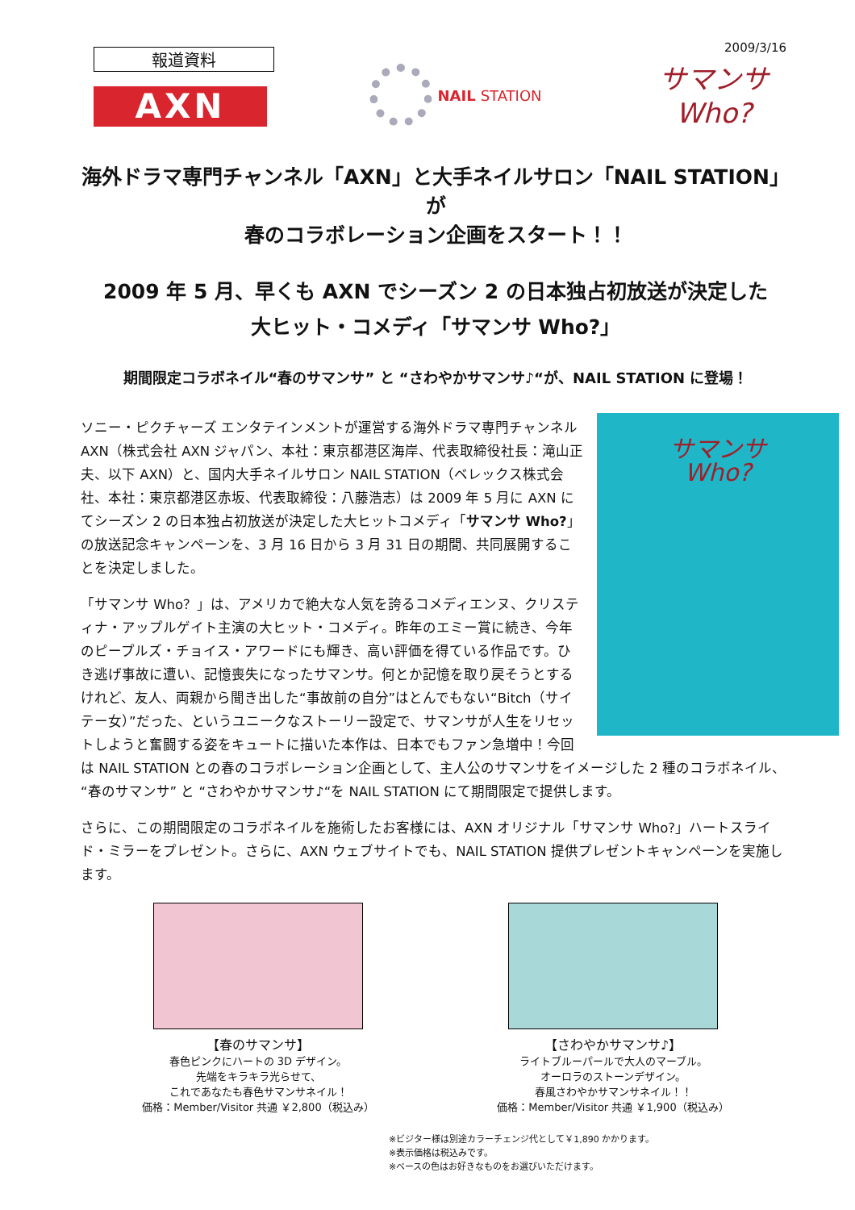2009/3/16
報道資料
AXN
NAIL STATION
サマンサ
Who?
海外ドラマ専門チャンネル「AXN」と大手ネイルサロン「NAIL STATION」が
春のコラボレーション企画をスタート！！
2009 年 5 月、早くも AXN でシーズン 2 の日本独占初放送が決定した
大ヒット・コメディ「サマンサ Who?」
期間限定コラボネイル“春のサマンサ” と “さわやかサマンサ♪“が、NAIL STATION に登場！
サマンサ
Who?
ソニー・ピクチャーズ エンタテインメントが運営する海外ドラマ専門チャンネル AXN（株式会社 AXN ジャパン、本社：東京都港区海岸、代表取締役社長：滝山正夫、以下 AXN）と、国内大手ネイルサロン NAIL STATION（ベレックス株式会社、本社：東京都港区赤坂、代表取締役：八藤浩志）は 2009 年 5 月に AXN にてシーズン 2 の日本独占初放送が決定した大ヒットコメディ「サマンサ Who?」の放送記念キャンペーンを、3 月 16 日から 3 月 31 日の期間、共同展開することを決定しました。
「サマンサ Who？」は、アメリカで絶大な人気を誇るコメディエンヌ、クリスティナ・アップルゲイト主演の大ヒット・コメディ。昨年のエミー賞に続き、今年のピープルズ・チョイス・アワードにも輝き、高い評価を得ている作品です。ひき逃げ事故に遭い、記憶喪失になったサマンサ。何とか記憶を取り戻そうとするけれど、友人、両親から聞き出した“事故前の自分”はとんでもない“Bitch（サイテー女）”だった、というユニークなストーリー設定で、サマンサが人生をリセットしようと奮闘する姿をキュートに描いた本作は、日本でもファン急増中！今回は NAIL STATION との春のコラボレーション企画として、主人公のサマンサをイメージした 2 種のコラボネイル、“春のサマンサ” と “さわやかサマンサ♪“を NAIL STATION にて期間限定で提供します。
さらに、この期間限定のコラボネイルを施術したお客様には、AXN オリジナル「サマンサ Who?」ハートスライド・ミラーをプレゼント。さらに、AXN ウェブサイトでも、NAIL STATION 提供プレゼントキャンペーンを実施します。
【春のサマンサ】
春色ピンクにハートの 3D デザイン。
先端をキラキラ光らせて、
これであなたも春色サマンサネイル！
価格：Member/Visitor 共通 ￥2,800（税込み）
【さわやかサマンサ♪】
ライトブルーパールで大人のマーブル。
オーロラのストーンデザイン。
春風さわやかサマンサネイル！！
価格：Member/Visitor 共通 ￥1,900（税込み）
※ビジター様は別途カラーチェンジ代として￥1,890 かかります。
※表示価格は税込みです。
※ベースの色はお好きなものをお選びいただけます。